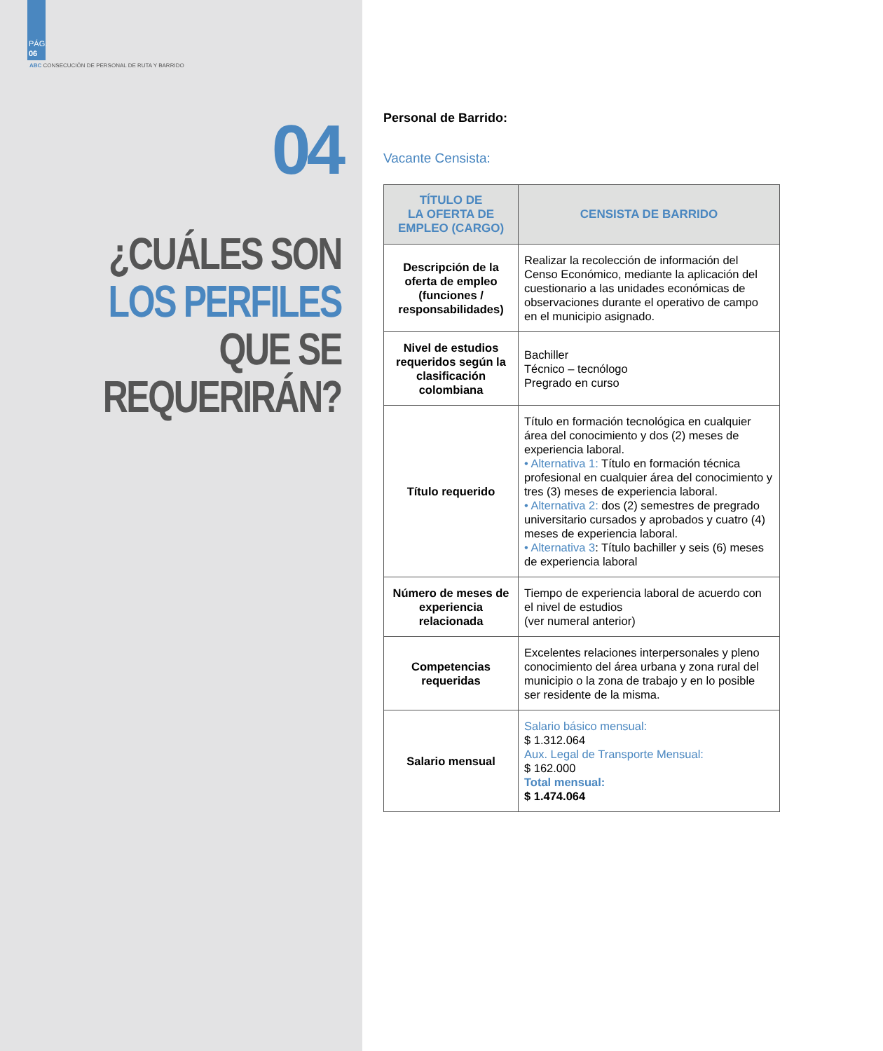PÁG.
06
ABC CONSECUCIÓN DE PERSONAL DE RUTA Y BARRIDO
04
¿CUÁLES SON
LOS PERFILES
QUE SE
REQUERIRÁN?
Personal de Barrido:
Vacante Censista:
| TÍTULO DE LA OFERTA DE EMPLEO (CARGO) | CENSISTA DE BARRIDO |
| --- | --- |
| Descripción de la oferta de empleo (funciones / responsabilidades) | Realizar la recolección de información del Censo Económico, mediante la aplicación del cuestionario a las unidades económicas de observaciones durante el operativo de campo en el municipio asignado. |
| Nivel de estudios requeridos según la clasificación colombiana | Bachiller Técnico – tecnólogo Pregrado en curso |
| Título requerido | Título en formación tecnológica en cualquier área del conocimiento y dos (2) meses de experiencia laboral. • Alternativa 1: Título en formación técnica profesional en cualquier área del conocimiento y tres (3) meses de experiencia laboral. • Alternativa 2: dos (2) semestres de pregrado universitario cursados y aprobados y cuatro (4) meses de experiencia laboral. • Alternativa 3 : Título bachiller y seis (6) meses de experiencia laboral |
| Número de meses de experiencia relacionada | Tiempo de experiencia laboral de acuerdo con el nivel de estudios (ver numeral anterior) |
| Competencias requeridas | Excelentes relaciones interpersonales y pleno conocimiento del área urbana y zona rural del municipio o la zona de trabajo y en lo posible ser residente de la misma. |
| Salario mensual | Salario básico mensual: $ 1.312.064 Aux. Legal de Transporte Mensual: $ 162.000 Total mensual: $ 1.474.064 |